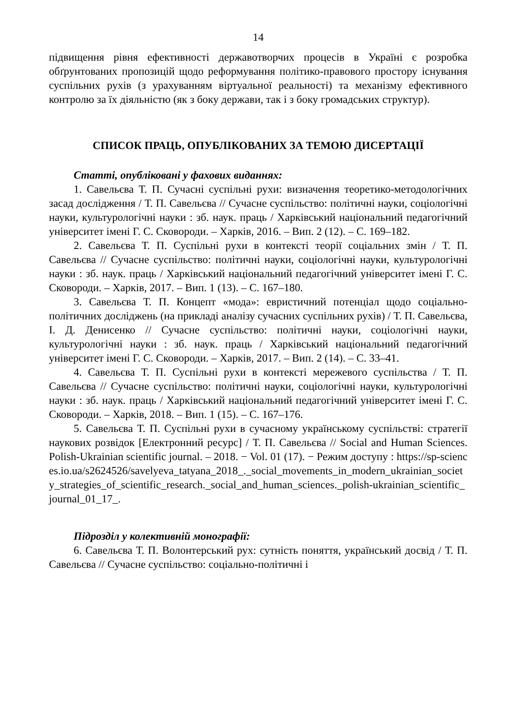14
підвищення рівня ефективності державотворчих процесів в Україні є розробка обґрунтованих пропозицій щодо реформування політико-правового простору існування суспільних рухів (з урахуванням віртуальної реальності) та механізму ефективного контролю за їх діяльністю (як з боку держави, так і з боку громадських структур).
СПИСОК ПРАЦЬ, ОПУБЛІКОВАНИХ ЗА ТЕМОЮ ДИСЕРТАЦІЇ
Статті, опубліковані у фахових виданнях:
1. Савельєва Т. П. Сучасні суспільні рухи: визначення теоретико-методологічних засад дослідження / Т. П. Савельєва // Сучасне суспільство: політичні науки, соціологічні науки, культурологічні науки : зб. наук. праць / Харківський національний педагогічний університет імені Г. С. Сковороди. – Харків, 2016. – Вип. 2 (12). – С. 169–182.
2. Савельєва Т. П. Суспільні рухи в контексті теорії соціальних змін / Т. П. Савельєва // Сучасне суспільство: політичні науки, соціологічні науки, культурологічні науки : зб. наук. праць / Харківський національний педагогічний університет імені Г. С. Сковороди. – Харків, 2017. – Вип. 1 (13). – С. 167–180.
3. Савельєва Т. П. Концепт «мода»: евристичний потенціал щодо соціально-політичних досліджень (на прикладі аналізу сучасних суспільних рухів) / Т. П. Савельєва, І. Д. Денисенко // Сучасне суспільство: політичні науки, соціологічні науки, культурологічні науки : зб. наук. праць / Харківський національний педагогічний університет імені Г. С. Сковороди. – Харків, 2017. – Вип. 2 (14). – С. 33–41.
4. Савельєва Т. П. Суспільні рухи в контексті мережевого суспільства / Т. П. Савельєва // Сучасне суспільство: політичні науки, соціологічні науки, культурологічні науки : зб. наук. праць / Харківський національний педагогічний університет імені Г. С. Сковороди. – Харків, 2018. – Вип. 1 (15). – С. 167–176.
5. Савельєва Т. П. Суспільні рухи в сучасному українському суспільстві: стратегії наукових розвідок [Електронний ресурс] / Т. П. Савельєва // Social and Human Sciences. Polish-Ukrainian scientific journal. – 2018. − Vol. 01 (17). − Режим доступу : https://sp-sciences.io.ua/s2624526/savelyeva_tatyana_2018_._social_movements_in_modern_ukrainian_society_strategies_of_scientific_research._social_and_human_sciences._polish-ukrainian_scientific_journal_01_17_.
Підрозділ у колективній монографії:
6. Савельєва Т. П. Волонтерський рух: сутність поняття, український досвід / Т. П. Савельєва // Сучасне суспільство: соціально-політичні і